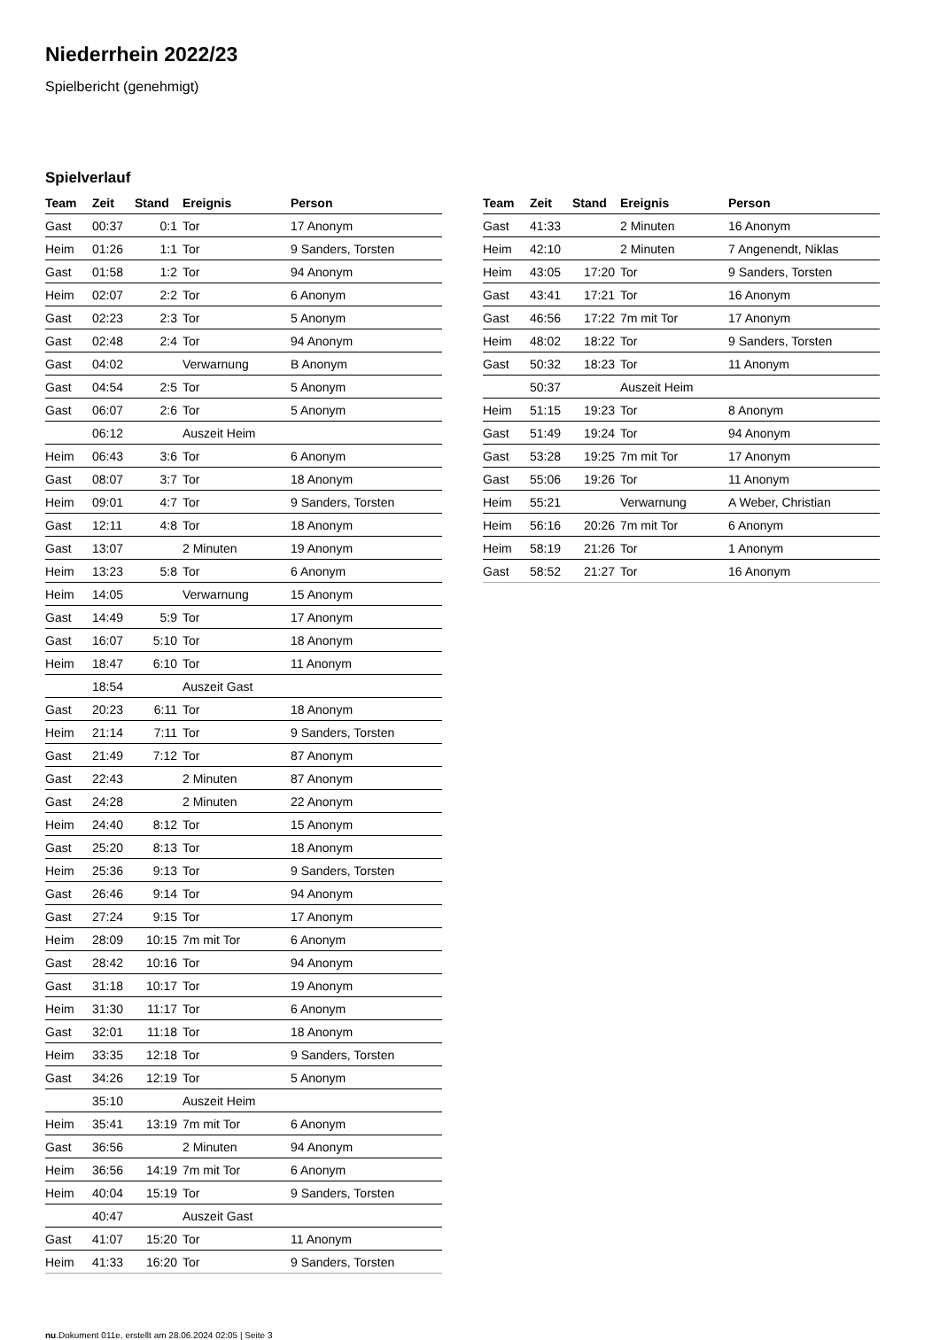Niederrhein 2022/23
Spielbericht (genehmigt)
Spielverlauf
| Team | Zeit | Stand | Ereignis | Person |
| --- | --- | --- | --- | --- |
| Gast | 00:37 | 0:1 | Tor | 17 Anonym |
| Heim | 01:26 | 1:1 | Tor | 9 Sanders, Torsten |
| Gast | 01:58 | 1:2 | Tor | 94 Anonym |
| Heim | 02:07 | 2:2 | Tor | 6 Anonym |
| Gast | 02:23 | 2:3 | Tor | 5 Anonym |
| Gast | 02:48 | 2:4 | Tor | 94 Anonym |
| Gast | 04:02 | | Verwarnung | B Anonym |
| Gast | 04:54 | 2:5 | Tor | 5 Anonym |
| Gast | 06:07 | 2:6 | Tor | 5 Anonym |
| | 06:12 | | Auszeit Heim | |
| Heim | 06:43 | 3:6 | Tor | 6 Anonym |
| Gast | 08:07 | 3:7 | Tor | 18 Anonym |
| Heim | 09:01 | 4:7 | Tor | 9 Sanders, Torsten |
| Gast | 12:11 | 4:8 | Tor | 18 Anonym |
| Gast | 13:07 | | 2 Minuten | 19 Anonym |
| Heim | 13:23 | 5:8 | Tor | 6 Anonym |
| Heim | 14:05 | | Verwarnung | 15 Anonym |
| Gast | 14:49 | 5:9 | Tor | 17 Anonym |
| Gast | 16:07 | 5:10 | Tor | 18 Anonym |
| Heim | 18:47 | 6:10 | Tor | 11 Anonym |
| | 18:54 | | Auszeit Gast | |
| Gast | 20:23 | 6:11 | Tor | 18 Anonym |
| Heim | 21:14 | 7:11 | Tor | 9 Sanders, Torsten |
| Gast | 21:49 | 7:12 | Tor | 87 Anonym |
| Gast | 22:43 | | 2 Minuten | 87 Anonym |
| Gast | 24:28 | | 2 Minuten | 22 Anonym |
| Heim | 24:40 | 8:12 | Tor | 15 Anonym |
| Gast | 25:20 | 8:13 | Tor | 18 Anonym |
| Heim | 25:36 | 9:13 | Tor | 9 Sanders, Torsten |
| Gast | 26:46 | 9:14 | Tor | 94 Anonym |
| Gast | 27:24 | 9:15 | Tor | 17 Anonym |
| Heim | 28:09 | 10:15 | 7m mit Tor | 6 Anonym |
| Gast | 28:42 | 10:16 | Tor | 94 Anonym |
| Gast | 31:18 | 10:17 | Tor | 19 Anonym |
| Heim | 31:30 | 11:17 | Tor | 6 Anonym |
| Gast | 32:01 | 11:18 | Tor | 18 Anonym |
| Heim | 33:35 | 12:18 | Tor | 9 Sanders, Torsten |
| Gast | 34:26 | 12:19 | Tor | 5 Anonym |
| | 35:10 | | Auszeit Heim | |
| Heim | 35:41 | 13:19 | 7m mit Tor | 6 Anonym |
| Gast | 36:56 | | 2 Minuten | 94 Anonym |
| Heim | 36:56 | 14:19 | 7m mit Tor | 6 Anonym |
| Heim | 40:04 | 15:19 | Tor | 9 Sanders, Torsten |
| | 40:47 | | Auszeit Gast | |
| Gast | 41:07 | 15:20 | Tor | 11 Anonym |
| Heim | 41:33 | 16:20 | Tor | 9 Sanders, Torsten |
| Team | Zeit | Stand | Ereignis | Person |
| --- | --- | --- | --- | --- |
| Gast | 41:33 | | 2 Minuten | 16 Anonym |
| Heim | 42:10 | | 2 Minuten | 7 Angenendt, Niklas |
| Heim | 43:05 | 17:20 | Tor | 9 Sanders, Torsten |
| Gast | 43:41 | 17:21 | Tor | 16 Anonym |
| Gast | 46:56 | 17:22 | 7m mit Tor | 17 Anonym |
| Heim | 48:02 | 18:22 | Tor | 9 Sanders, Torsten |
| Gast | 50:32 | 18:23 | Tor | 11 Anonym |
| | 50:37 | | Auszeit Heim | |
| Heim | 51:15 | 19:23 | Tor | 8 Anonym |
| Gast | 51:49 | 19:24 | Tor | 94 Anonym |
| Gast | 53:28 | 19:25 | 7m mit Tor | 17 Anonym |
| Gast | 55:06 | 19:26 | Tor | 11 Anonym |
| Heim | 55:21 | | Verwarnung | A Weber, Christian |
| Heim | 56:16 | 20:26 | 7m mit Tor | 6 Anonym |
| Heim | 58:19 | 21:26 | Tor | 1 Anonym |
| Gast | 58:52 | 21:27 | Tor | 16 Anonym |
nu.Dokument 011e, erstellt am 28.06.2024 02:05 | Seite 3